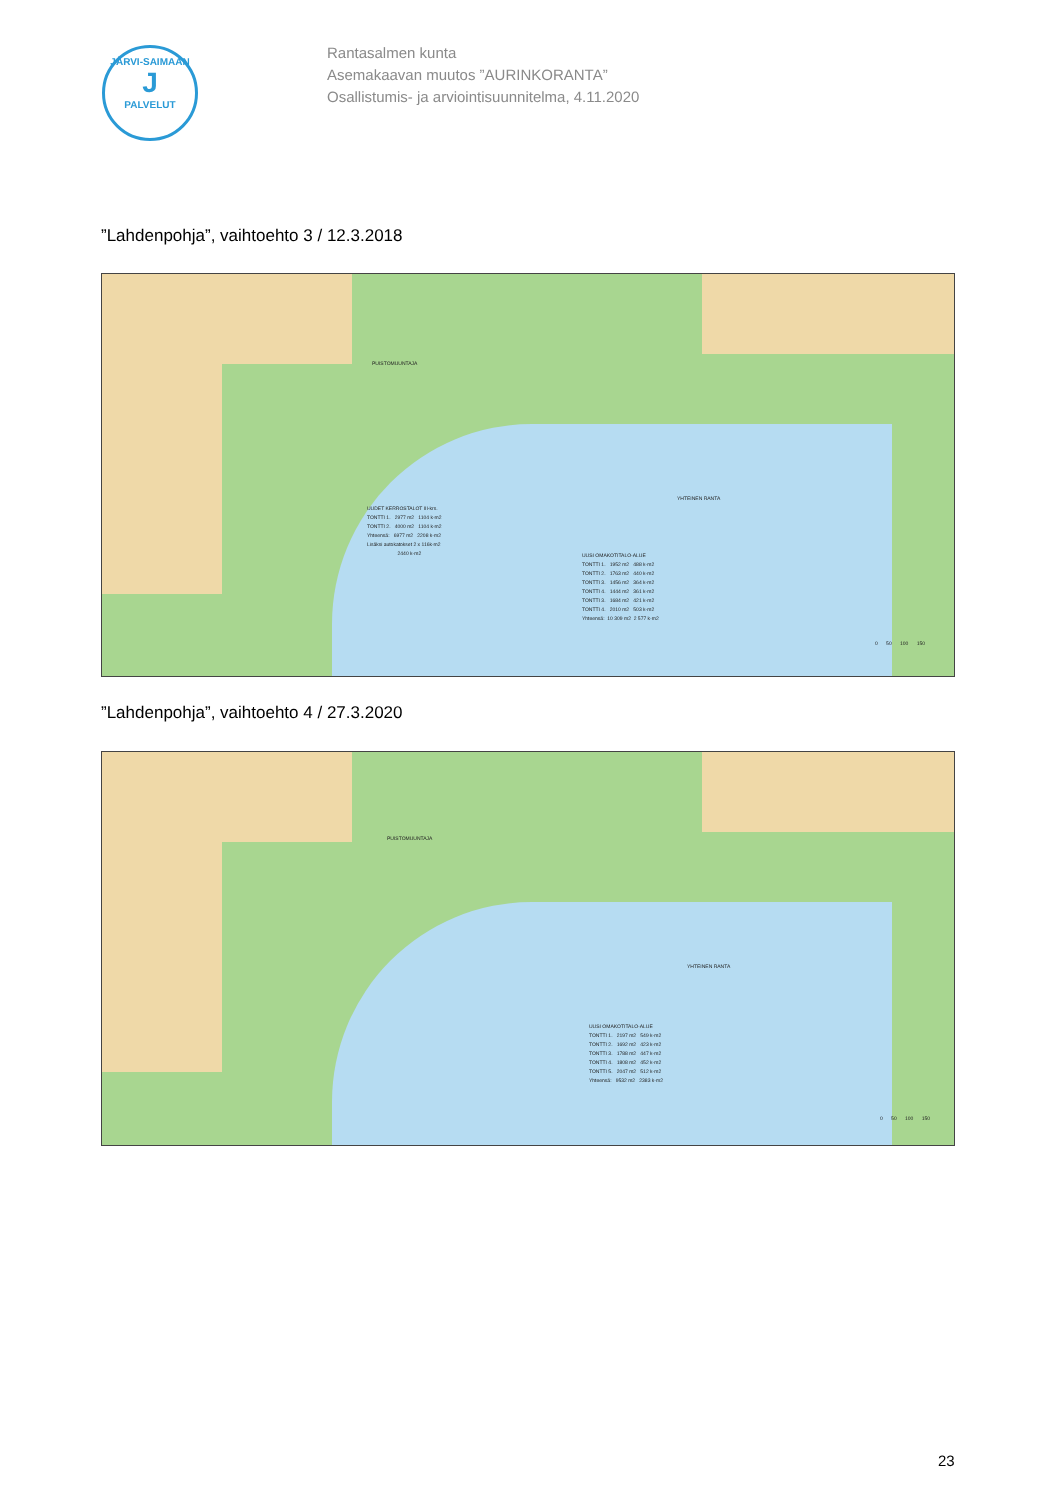JÄRVI-SAIMAAN
J
PALVELUT
Rantasalmen kunta
Asemakaavan muutos ”AURINKORANTA”
Osallistumis- ja arviointisuunnitelma, 4.11.2020
”Lahdenpohja”, vaihtoehto 3 / 12.3.2018
UUDET KERROSTALOT III-krs. TONTTI 1. 2977 m2 1104 k-m2 TONTTI 2. 4000 m2 1104 k-m2 Yhteensä: 6977 m2 2208 k-m2 Lisäksi autokatokset 2 x 116k-m2 2440 k-m2
UUSI OMAKOTITALO-ALUE TONTTI 1. 1952 m2 488 k-m2 TONTTI 2. 1763 m2 440 k-m2 TONTTI 3. 1456 m2 364 k-m2 TONTTI 4. 1444 m2 361 k-m2 TONTTI 3. 1684 m2 421 k-m2 TONTTI 4. 2010 m2 503 k-m2 Yhteensä: 10 309 m2 2 577 k-m2
YHTEINEN RANTA
PUISTOMUUNTAJA
0 50 100 150
”Lahdenpohja”, vaihtoehto 4 / 27.3.2020
UUSI OMAKOTITALO-ALUE TONTTI 1. 2197 m2 549 k-m2 TONTTI 2. 1692 m2 423 k-m2 TONTTI 3. 1788 m2 447 k-m2 TONTTI 4. 1808 m2 452 k-m2 TONTTI 5. 2047 m2 512 k-m2 Yhteensä: 9532 m2 2383 k-m2
YHTEINEN RANTA
PUISTOMUUNTAJA
0 50 100 150
23